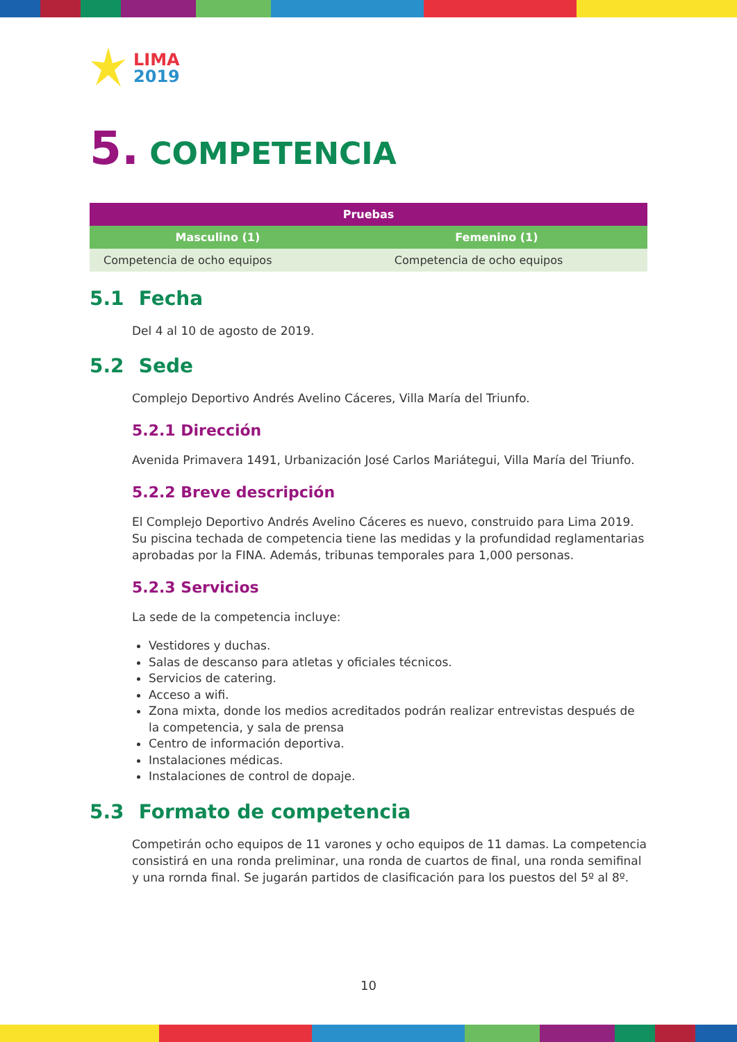LIMA
2019
5. COMPETENCIA
| Pruebas | |
| --- | --- |
| Masculino (1) | Femenino (1) |
| Competencia de ocho equipos | Competencia de ocho equipos |
5.1 Fecha
Del 4 al 10 de agosto de 2019.
5.2 Sede
Complejo Deportivo Andrés Avelino Cáceres, Villa María del Triunfo.
5.2.1 Dirección
Avenida Primavera 1491, Urbanización José Carlos Mariátegui, Villa María del Triunfo.
5.2.2 Breve descripción
El Complejo Deportivo Andrés Avelino Cáceres es nuevo, construido para Lima 2019. Su piscina techada de competencia tiene las medidas y la profundidad reglamentarias aprobadas por la FINA. Además, tribunas temporales para 1,000 personas.
5.2.3 Servicios
La sede de la competencia incluye:
Vestidores y duchas.
Salas de descanso para atletas y oficiales técnicos.
Servicios de catering.
Acceso a wifi.
Zona mixta, donde los medios acreditados podrán realizar entrevistas después de la competencia, y sala de prensa
Centro de información deportiva.
Instalaciones médicas.
Instalaciones de control de dopaje.
5.3 Formato de competencia
Competirán ocho equipos de 11 varones y ocho equipos de 11 damas. La competencia consistirá en una ronda preliminar, una ronda de cuartos de final, una ronda semifinal y una rornda final. Se jugarán partidos de clasificación para los puestos del 5º al 8º.
10